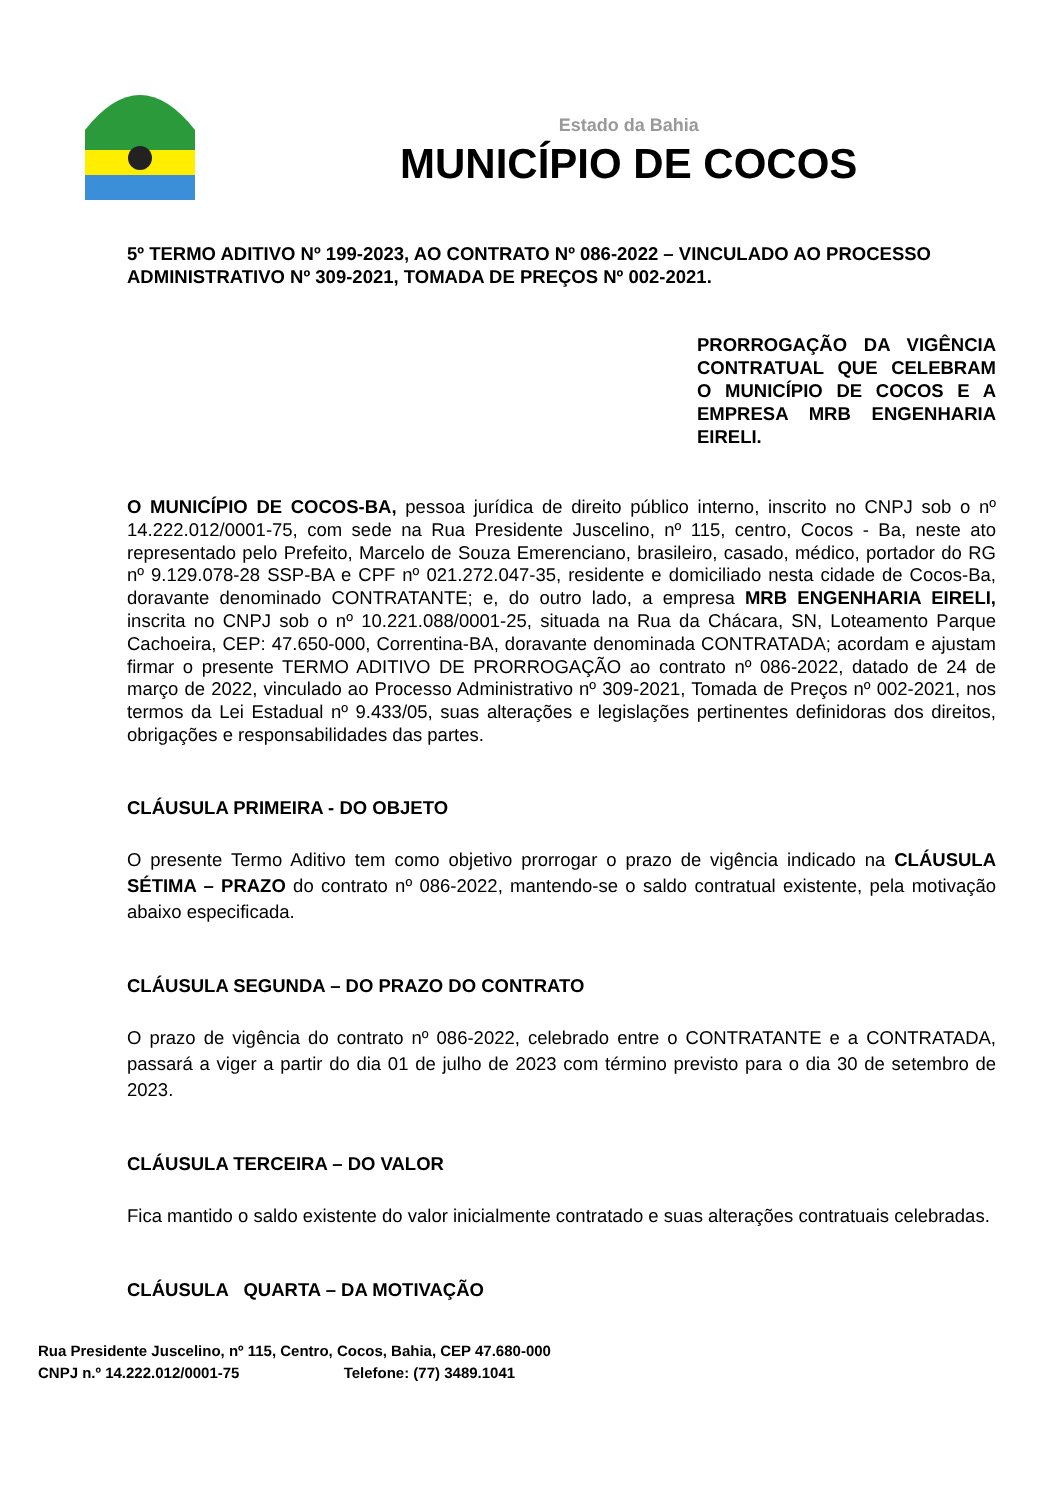Estado da Bahia
MUNICÍPIO DE COCOS
5º TERMO ADITIVO Nº 199-2023, AO CONTRATO Nº 086-2022 – VINCULADO AO PROCESSO ADMINISTRATIVO Nº 309-2021, TOMADA DE PREÇOS Nº 002-2021.
PRORROGAÇÃO DA VIGÊNCIA CONTRATUAL QUE CELEBRAM O MUNICÍPIO DE COCOS E A EMPRESA MRB ENGENHARIA EIRELI.
O MUNICÍPIO DE COCOS-BA, pessoa jurídica de direito público interno, inscrito no CNPJ sob o nº 14.222.012/0001-75, com sede na Rua Presidente Juscelino, nº 115, centro, Cocos - Ba, neste ato representado pelo Prefeito, Marcelo de Souza Emerenciano, brasileiro, casado, médico, portador do RG nº 9.129.078-28 SSP-BA e CPF nº 021.272.047-35, residente e domiciliado nesta cidade de Cocos-Ba, doravante denominado CONTRATANTE; e, do outro lado, a empresa MRB ENGENHARIA EIRELI, inscrita no CNPJ sob o nº 10.221.088/0001-25, situada na Rua da Chácara, SN, Loteamento Parque Cachoeira, CEP: 47.650-000, Correntina-BA, doravante denominada CONTRATADA; acordam e ajustam firmar o presente TERMO ADITIVO DE PRORROGAÇÃO ao contrato nº 086-2022, datado de 24 de março de 2022, vinculado ao Processo Administrativo nº 309-2021, Tomada de Preços nº 002-2021, nos termos da Lei Estadual nº 9.433/05, suas alterações e legislações pertinentes definidoras dos direitos, obrigações e responsabilidades das partes.
CLÁUSULA PRIMEIRA - DO OBJETO
O presente Termo Aditivo tem como objetivo prorrogar o prazo de vigência indicado na CLÁUSULA SÉTIMA – PRAZO do contrato nº 086-2022, mantendo-se o saldo contratual existente, pela motivação abaixo especificada.
CLÁUSULA SEGUNDA – DO PRAZO DO CONTRATO
O prazo de vigência do contrato nº 086-2022, celebrado entre o CONTRATANTE e a CONTRATADA, passará a viger a partir do dia 01 de julho de 2023 com término previsto para o dia 30 de setembro de 2023.
CLÁUSULA TERCEIRA – DO VALOR
Fica mantido o saldo existente do valor inicialmente contratado e suas alterações contratuais celebradas.
CLÁUSULA QUARTA – DA MOTIVAÇÃO
Rua Presidente Juscelino, nº 115, Centro, Cocos, Bahia, CEP 47.680-000
CNPJ n.º 14.222.012/0001-75 Telefone: (77) 3489.1041